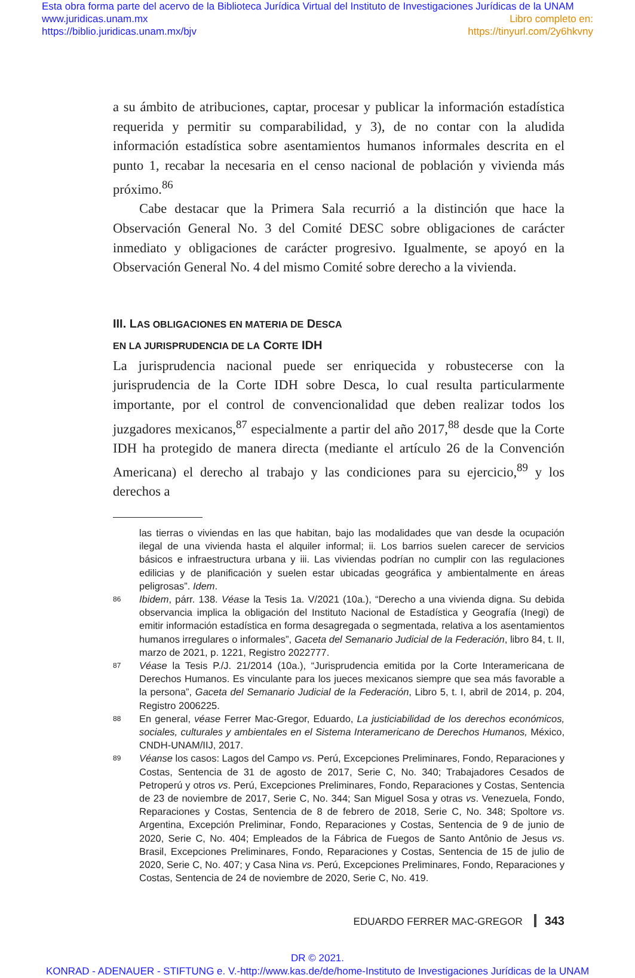Esta obra forma parte del acervo de la Biblioteca Jurídica Virtual del Instituto de Investigaciones Jurídicas de la UNAM
www.juridicas.unam.mx
https://biblio.juridicas.unam.mx/bjv
Libro completo en:
https://tinyurl.com/2y6hkvny
a su ámbito de atribuciones, captar, procesar y publicar la información estadística requerida y permitir su comparabilidad, y 3), de no contar con la aludida información estadística sobre asentamientos humanos informales descrita en el punto 1, recabar la necesaria en el censo nacional de población y vivienda más próximo.<sup>86</sup>
Cabe destacar que la Primera Sala recurrió a la distinción que hace la Observación General No. 3 del Comité DESC sobre obligaciones de carácter inmediato y obligaciones de carácter progresivo. Igualmente, se apoyó en la Observación General No. 4 del mismo Comité sobre derecho a la vivienda.
III. LAS OBLIGACIONES EN MATERIA DE DESCA
EN LA JURISPRUDENCIA DE LA CORTE IDH
La jurisprudencia nacional puede ser enriquecida y robustecerse con la jurisprudencia de la Corte IDH sobre Desca, lo cual resulta particularmente importante, por el control de convencionalidad que deben realizar todos los juzgadores mexicanos,<sup>87</sup> especialmente a partir del año 2017,<sup>88</sup> desde que la Corte IDH ha protegido de manera directa (mediante el artículo 26 de la Convención Americana) el derecho al trabajo y las condiciones para su ejercicio,<sup>89</sup> y los derechos a
las tierras o viviendas en las que habitan, bajo las modalidades que van desde la ocupación ilegal de una vivienda hasta el alquiler informal; ii. Los barrios suelen carecer de servicios básicos e infraestructura urbana y iii. Las viviendas podrían no cumplir con las regulaciones edilicias y de planificación y suelen estar ubicadas geográfica y ambientalmente en áreas peligrosas”. Idem.
86 Ibidem, párr. 138. Véase la Tesis 1a. V/2021 (10a.), “Derecho a una vivienda digna. Su debida observancia implica la obligación del Instituto Nacional de Estadística y Geografía (Inegi) de emitir información estadística en forma desagregada o segmentada, relativa a los asentamientos humanos irregulares o informales”, Gaceta del Semanario Judicial de la Federación, libro 84, t. II, marzo de 2021, p. 1221, Registro 2022777.
87 Véase la Tesis P./J. 21/2014 (10a.), “Jurisprudencia emitida por la Corte Interamericana de Derechos Humanos. Es vinculante para los jueces mexicanos siempre que sea más favorable a la persona”, Gaceta del Semanario Judicial de la Federación, Libro 5, t. I, abril de 2014, p. 204, Registro 2006225.
88 En general, véase Ferrer Mac-Gregor, Eduardo, La justiciabilidad de los derechos económicos, sociales, culturales y ambientales en el Sistema Interamericano de Derechos Humanos, México, CNDH-UNAM/IIJ, 2017.
89 Véanse los casos: Lagos del Campo vs. Perú, Excepciones Preliminares, Fondo, Reparaciones y Costas, Sentencia de 31 de agosto de 2017, Serie C, No. 340; Trabajadores Cesados de Petroperú y otros vs. Perú, Excepciones Preliminares, Fondo, Reparaciones y Costas, Sentencia de 23 de noviembre de 2017, Serie C, No. 344; San Miguel Sosa y otras vs. Venezuela, Fondo, Reparaciones y Costas, Sentencia de 8 de febrero de 2018, Serie C, No. 348; Spoltore vs. Argentina, Excepción Preliminar, Fondo, Reparaciones y Costas, Sentencia de 9 de junio de 2020, Serie C, No. 404; Empleados de la Fábrica de Fuegos de Santo Antônio de Jesus vs. Brasil, Excepciones Preliminares, Fondo, Reparaciones y Costas, Sentencia de 15 de julio de 2020, Serie C, No. 407; y Casa Nina vs. Perú, Excepciones Preliminares, Fondo, Reparaciones y Costas, Sentencia de 24 de noviembre de 2020, Serie C, No. 419.
EDUARDO FERRER MAC-GREGOR 343
DR © 2021.
KONRAD - ADENAUER - STIFTUNG e. V.-http://www.kas.de/de/home-Instituto de Investigaciones Jurídicas de la UNAM